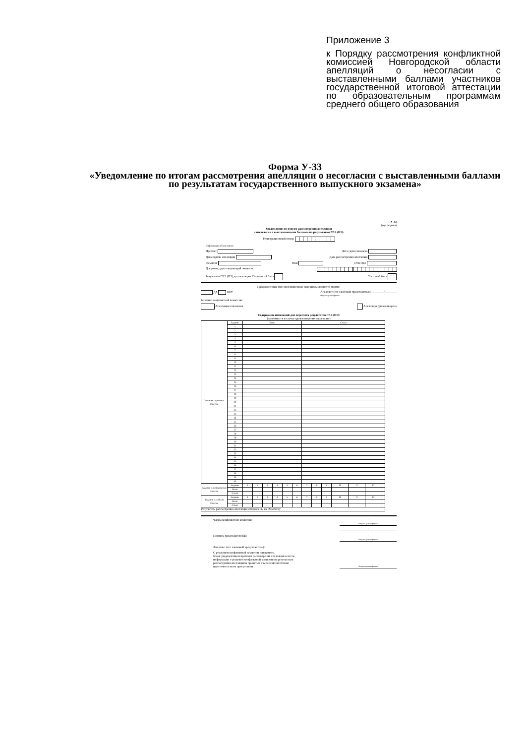Приложение 3
к Порядку рассмотрения конфликтной комиссией Новгородской области апелляций о несогласии с выставленными баллами участников государственной итоговой аттестации по образовательным программам среднего общего образования
Форма У-33
«Уведомление по итогам рассмотрения апелляции о несогласии с выставленными баллами по результатам государственного выпускного экзамена»
У-33
(код формы)
Уведомление по итогам рассмотрения апелляции
о несогласии с выставленными баллами по результатам ГВЭ (НЭ)
Регистрационный номер
Информация об апеллянте
Предмет Дата сдачи экзамена
Дата подачи апелляции Дата рассмотрения апелляции
Фамилия Имя Отчество
Документ, удостоверяющий личность
Результаты ГВЭ (НЭ) до апелляции: Первичный балл Тестовый балл
Предъявленные мне апелляционные материалы являются моими:
ДА НЕТ Апеллянт (его законный представитель) ________/________
Подпись/расшифровка
Решение конфликтной комиссии:
Апелляция отклонена Апелляция удовлетворена
Содержание изменений для пересчета результатов ГВЭ (НЭ)
(заполняется в случае удовлетворения апелляции)
| Задания с кратким ответом | Задание | Было | | | | | | Стало | | | | | | |
| | 1 | | | | | | | | | | | | | |
| | 2 | | | | | | | | | | | | | |
| | 3 | | | | | | | | | | | | | |
| | 4 | | | | | | | | | | | | | |
| | 5 | | | | | | | | | | | | | |
| | 6 | | | | | | | | | | | | | |
| | 7 | | | | | | | | | | | | | |
| | 8 | | | | | | | | | | | | | |
| | 9 | | | | | | | | | | | | | |
| | 10 | | | | | | | | | | | | | |
| | 11 | | | | | | | | | | | | | |
| | 12 | | | | | | | | | | | | | |
| | 13 | | | | | | | | | | | | | |
| | 14 | | | | | | | | | | | | | |
| | 15 | | | | | | | | | | | | | |
| | 16 | | | | | | | | | | | | | |
| | 17 | | | | | | | | | | | | | |
| | 18 | | | | | | | | | | | | | |
| | 19 | | | | | | | | | | | | | |
| | 20 | | | | | | | | | | | | | |
| | 21 | | | | | | | | | | | | | |
| | 22 | | | | | | | | | | | | | |
| | 23 | | | | | | | | | | | | | |
| | 24 | | | | | | | | | | | | | |
| | 25 | | | | | | | | | | | | | |
| | 26 | | | | | | | | | | | | | |
| | 27 | | | | | | | | | | | | | |
| | 28 | | | | | | | | | | | | | |
| | 29 | | | | | | | | | | | | | |
| | 30 | | | | | | | | | | | | | |
| | 31 | | | | | | | | | | | | | |
| | 32 | | | | | | | | | | | | | |
| | 33 | | | | | | | | | | | | | |
| | 34 | | | | | | | | | | | | | |
| | 35 | | | | | | | | | | | | | |
| | 36 | | | | | | | | | | | | | |
| | 37 | | | | | | | | | | | | | |
| | 38 | | | | | | | | | | | | | |
| | 39 | | | | | | | | | | | | | |
| | 40 | | | | | | | | | | | | | |
| Задания с развернутым ответом | Задание | 1 | 2 | 3 | 4 | 5 | 6 | 7 | 8 | 9 | 10 | 11 | 12 | |
| | Было | | | | | | | | | | | | | |
| | Стало | | | | | | | | | | | | | |
| Задания с устным ответом | Задание | 1 | 2 | 3 | 4 | 5 | 6 | 7 | 8 | 9 | 10 | 11 | 12 | |
| | Было | | | | | | | | | | | | | |
| | Стало | | | | | | | | | | | | | |
| Результаты рассмотрения апелляции отправлены на обработку | | | | | | | | | | | | | | |
Члены конфликтной комиссии:
/
Подпись/расшифровка
/
Подпись председателя КК:
/
Подпись/расшифровка
Апеллянт (его законный представитель):
С решением конфликтной комиссии ознакомлен,
бланк уведомления и протокол рассмотрения апелляции в части
информации о решении конфликтной комиссии по результатам
рассмотрения апелляции и принятых изменений заполнены
идентично в моем присутствии
Подпись/расшифровка